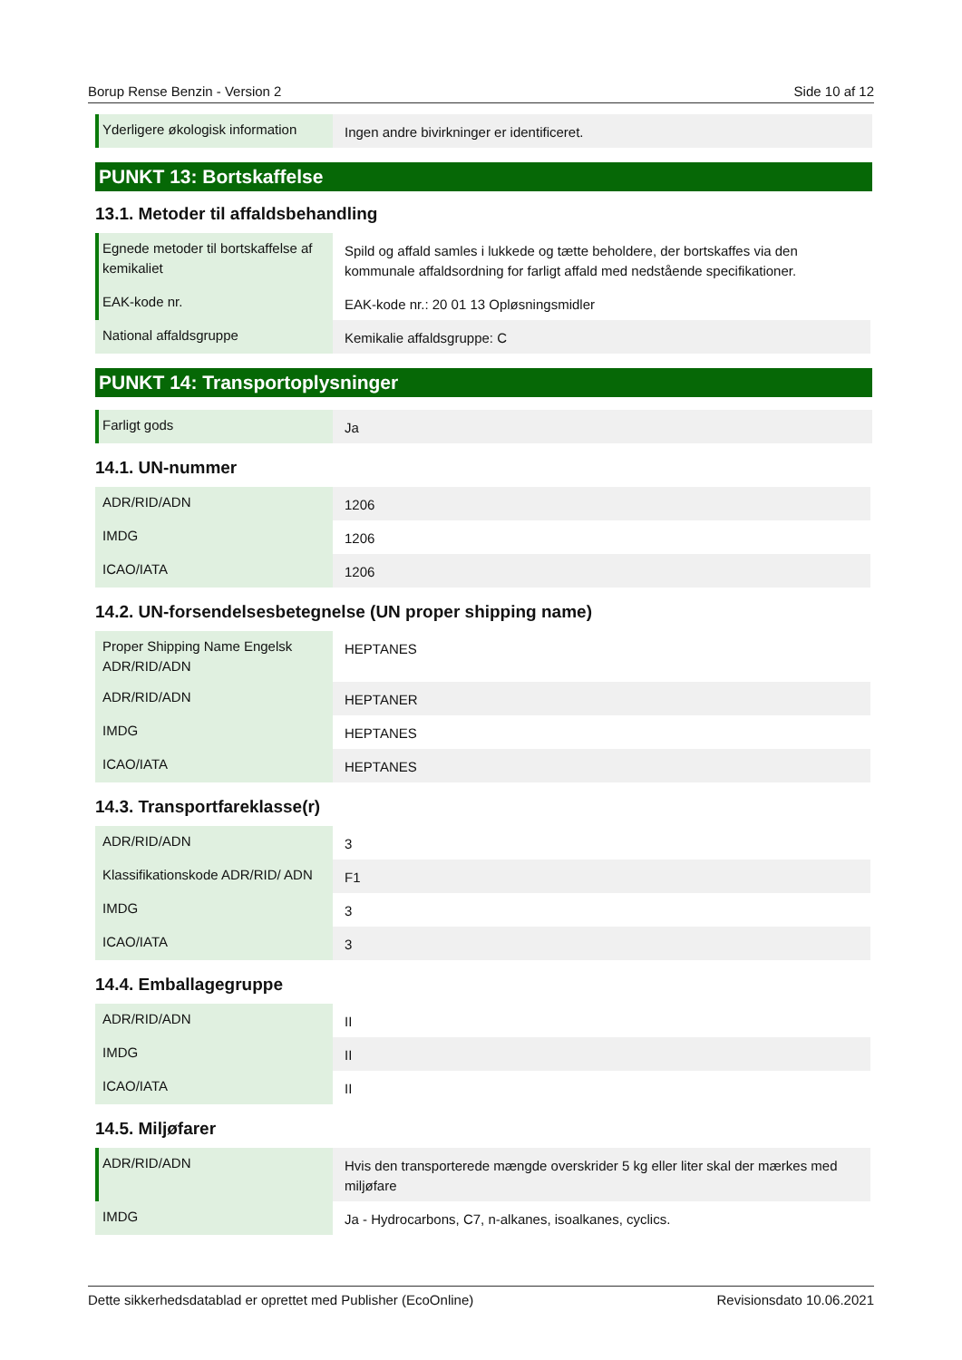Borup Rense Benzin - Version 2 Side 10 af 12
| Yderligere økologisk information | Ingen andre bivirkninger er identificeret. |
PUNKT 13: Bortskaffelse
13.1. Metoder til affaldsbehandling
| Egnede metoder til bortskaffelse af kemikaliet | Spild og affald samles i lukkede og tætte beholdere, der bortskaffes via den kommunale affaldsordning for farligt affald med nedstående specifikationer. |
| EAK-kode nr. | EAK-kode nr.: 20 01 13 Opløsningsmidler |
| National affaldsgruppe | Kemikalie affaldsgruppe: C |
PUNKT 14: Transportoplysninger
| Farligt gods | Ja |
14.1. UN-nummer
| ADR/RID/ADN | 1206 |
| IMDG | 1206 |
| ICAO/IATA | 1206 |
14.2. UN-forsendelsesbetegnelse (UN proper shipping name)
| Proper Shipping Name Engelsk ADR/RID/ADN | HEPTANES |
| ADR/RID/ADN | HEPTANER |
| IMDG | HEPTANES |
| ICAO/IATA | HEPTANES |
14.3. Transportfareklasse(r)
| ADR/RID/ADN | 3 |
| Klassifikationskode ADR/RID/ ADN | F1 |
| IMDG | 3 |
| ICAO/IATA | 3 |
14.4. Emballagegruppe
| ADR/RID/ADN | II |
| IMDG | II |
| ICAO/IATA | II |
14.5. Miljøfarer
| ADR/RID/ADN | Hvis den transporterede mængde overskrider 5 kg eller liter skal der mærkes med miljøfare |
| IMDG | Ja - Hydrocarbons, C7, n-alkanes, isoalkanes, cyclics. |
Dette sikkerhedsdatablad er oprettet med Publisher (EcoOnline) Revisionsdato 10.06.2021